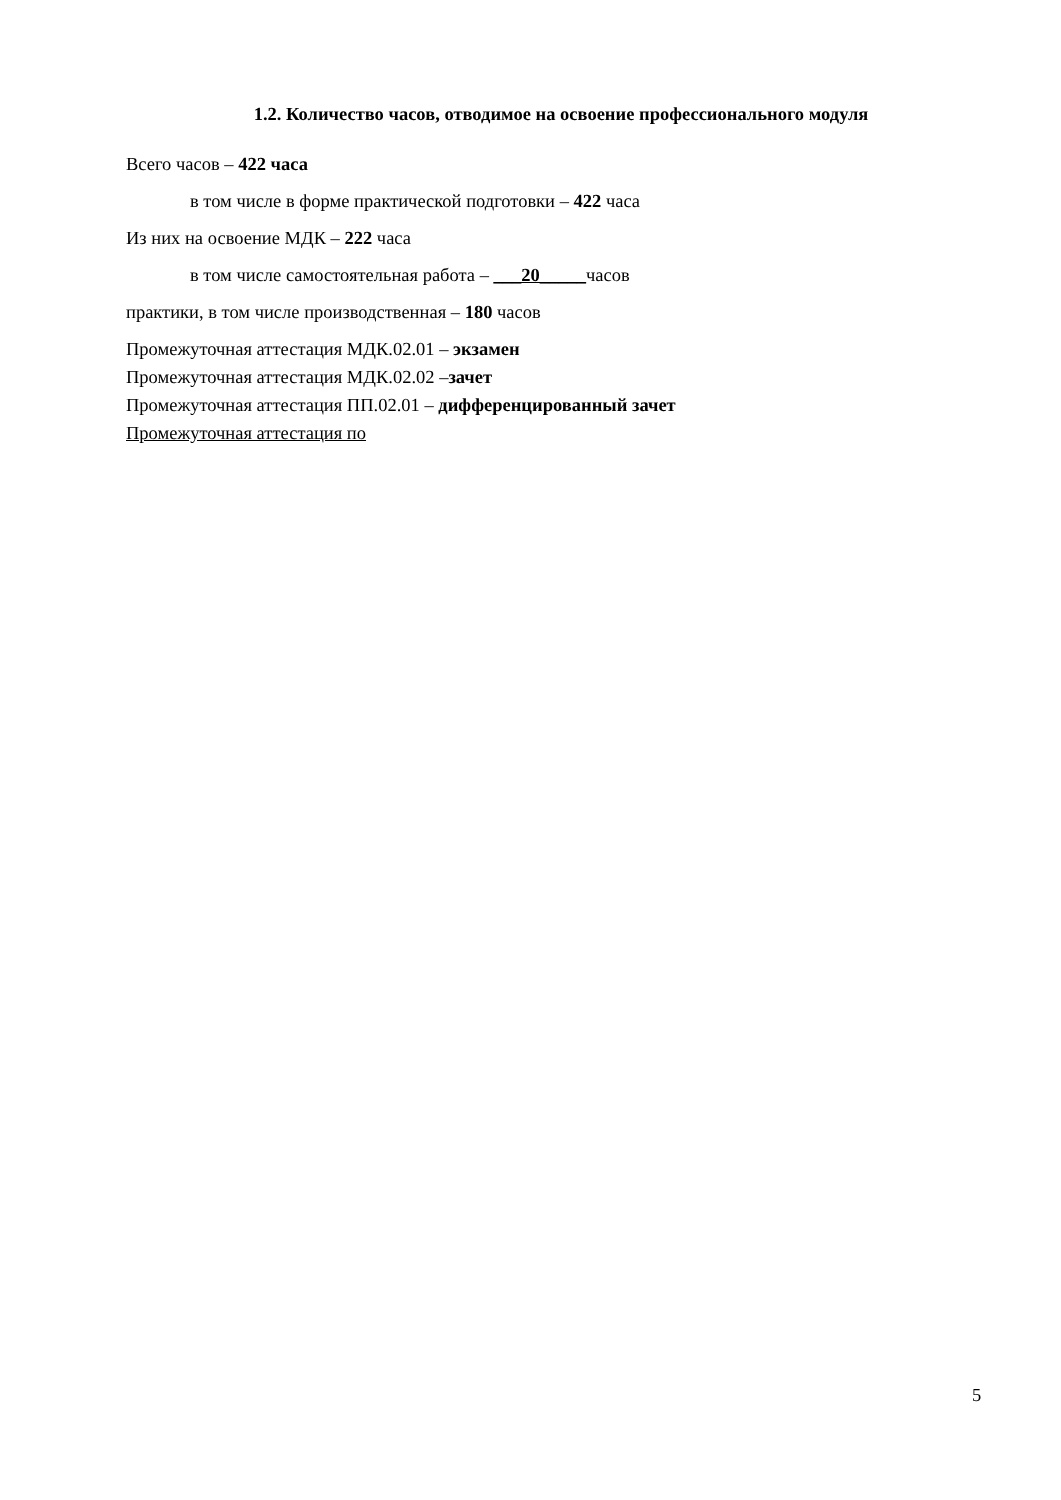1.2. Количество часов, отводимое на освоение профессионального модуля
Всего часов – 422 часа
в том числе в форме практической подготовки – 422 часа
Из них на освоение МДК – 222 часа
в том числе самостоятельная работа – ___20_____часов
практики, в том числе производственная – 180 часов
Промежуточная аттестация МДК.02.01 – экзамен
Промежуточная аттестация МДК.02.02 –зачет
Промежуточная аттестация ПП.02.01 – дифференцированный зачет
Промежуточная аттестация по
5